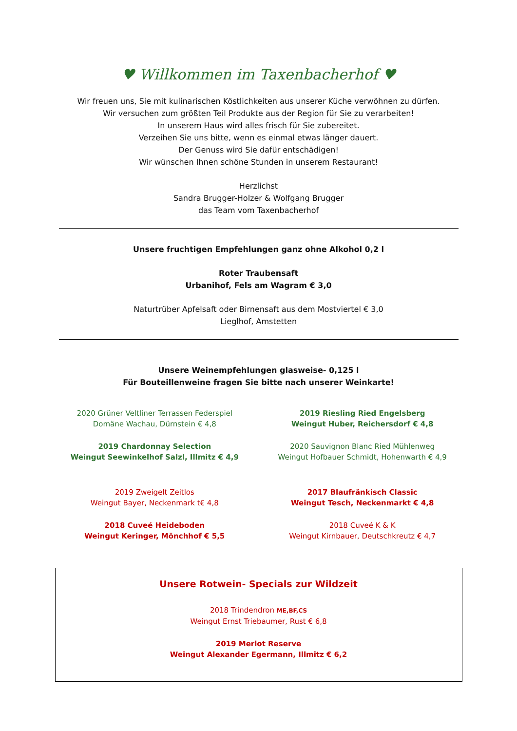♥ Willkommen im Taxenbacherhof ♥
Wir freuen uns, Sie mit kulinarischen Köstlichkeiten aus unserer Küche verwöhnen zu dürfen.
Wir versuchen zum größten Teil Produkte aus der Region für Sie zu verarbeiten!
In unserem Haus wird alles frisch für Sie zubereitet.
Verzeihen Sie uns bitte, wenn es einmal etwas länger dauert.
Der Genuss wird Sie dafür entschädigen!
Wir wünschen Ihnen schöne Stunden in unserem Restaurant!
Herzlichst
Sandra Brugger-Holzer & Wolfgang Brugger
das Team vom Taxenbacherhof
Unsere fruchtigen Empfehlungen ganz ohne Alkohol 0,2 l
Roter Traubensaft
Urbanihof, Fels am Wagram € 3,0
Naturtrüber Apfelsaft oder Birnensaft aus dem Mostviertel € 3,0
Lieglhof, Amstetten
Unsere Weinempfehlungen glasweise- 0,125 l
Für Bouteillenweine fragen Sie bitte nach unserer Weinkarte!
2020 Grüner Veltliner Terrassen Federspiel
Domäne Wachau, Dürnstein € 4,8
2019 Chardonnay Selection
Weingut Seewinkelhof Salzl, Illmitz € 4,9
2019 Zweigelt Zeitlos
Weingut Bayer, Neckenmark t€ 4,8
2018 Cuveé Heideboden
Weingut Keringer, Mönchhof € 5,5
2019 Riesling Ried Engelsberg
Weingut Huber, Reichersdorf € 4,8
2020 Sauvignon Blanc Ried Mühlenweg
Weingut Hofbauer Schmidt, Hohenwarth € 4,9
2017 Blaufränkisch Classic
Weingut Tesch, Neckenmarkt € 4,8
2018 Cuveé K & K
Weingut Kirnbauer, Deutschkreutz € 4,7
Unsere Rotwein- Specials zur Wildzeit
2018 Trindendron ME,BF,CS
Weingut Ernst Triebaumer, Rust € 6,8
2019 Merlot Reserve
Weingut Alexander Egermann, Illmitz € 6,2